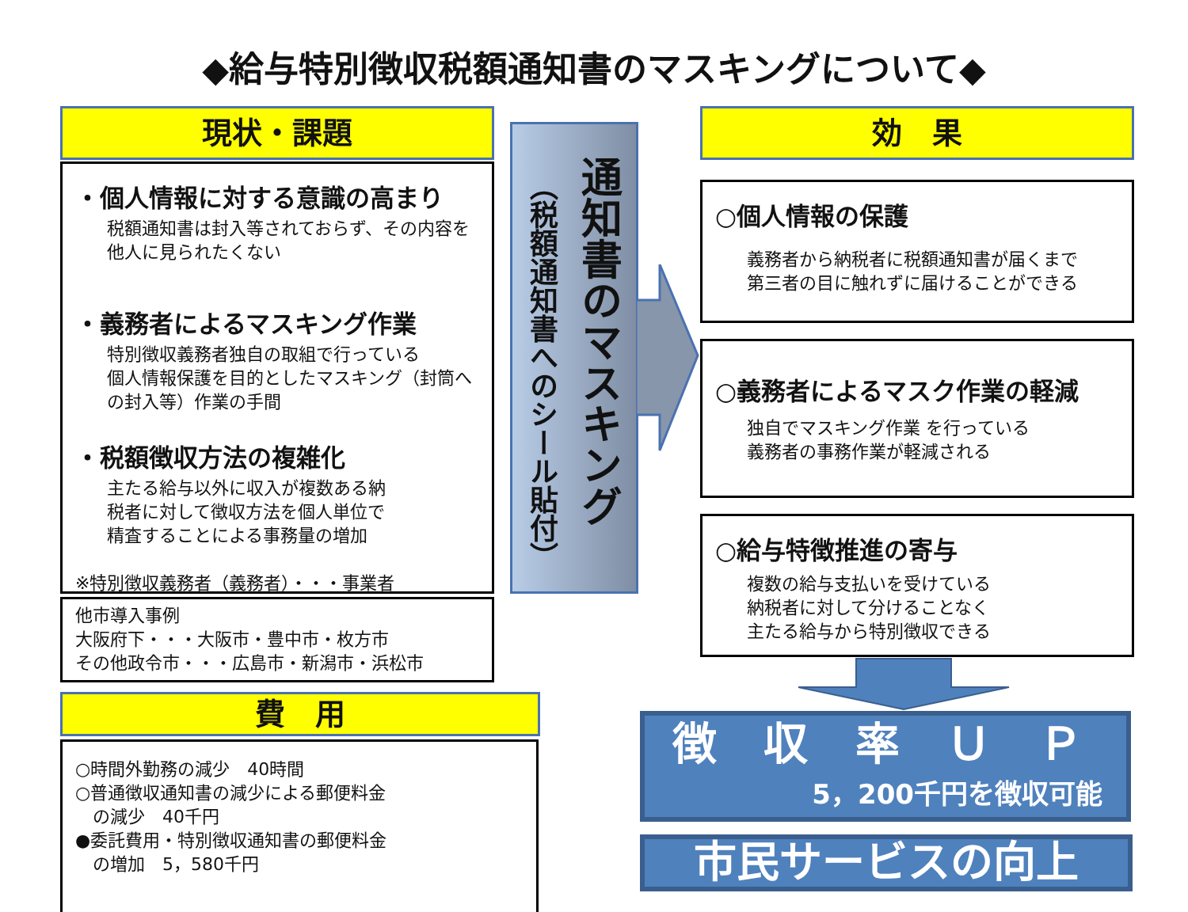◆給与特別徴収税額通知書のマスキングについて◆
現状・課題
・個人情報に対する意識の高まり
税額通知書は封入等されておらず、その内容を他人に見られたくない
・義務者によるマスキング作業
特別徴収義務者独自の取組で行っている
個人情報保護を目的としたマスキング（封筒へ の封入等）作業の手間
・税額徴収方法の複雑化
主たる給与以外に収入が複数ある納
税者に対して徴収方法を個人単位で
精査することによる事務量の増加
※特別徴収義務者（義務者）・・・事業者
他市導入事例
大阪府下・・・大阪市・豊中市・枚方市
その他政令市・・・広島市・新潟市・浜松市
費　用
○時間外勤務の減少　40時間
○普通徴収通知書の減少による郵便料金
　の減少　40千円
●委託費用・特別徴収通知書の郵便料金
　の増加　5，580千円
（税額通知書へのシール貼付）
通知書のマスキング
効　果
○個人情報の保護
義務者から納税者に税額通知書が届くまで
第三者の目に触れずに届けることができる
○義務者によるマスク作業の軽減
独自でマスキング作業 を行っている
義務者の事務作業が軽減される
○給与特徴推進の寄与
複数の給与支払いを受けている
納税者に対して分けることなく
主たる給与から特別徴収できる
徴 収 率 Ｕ Ｐ
5，200千円を徴収可能
市民サービスの向上